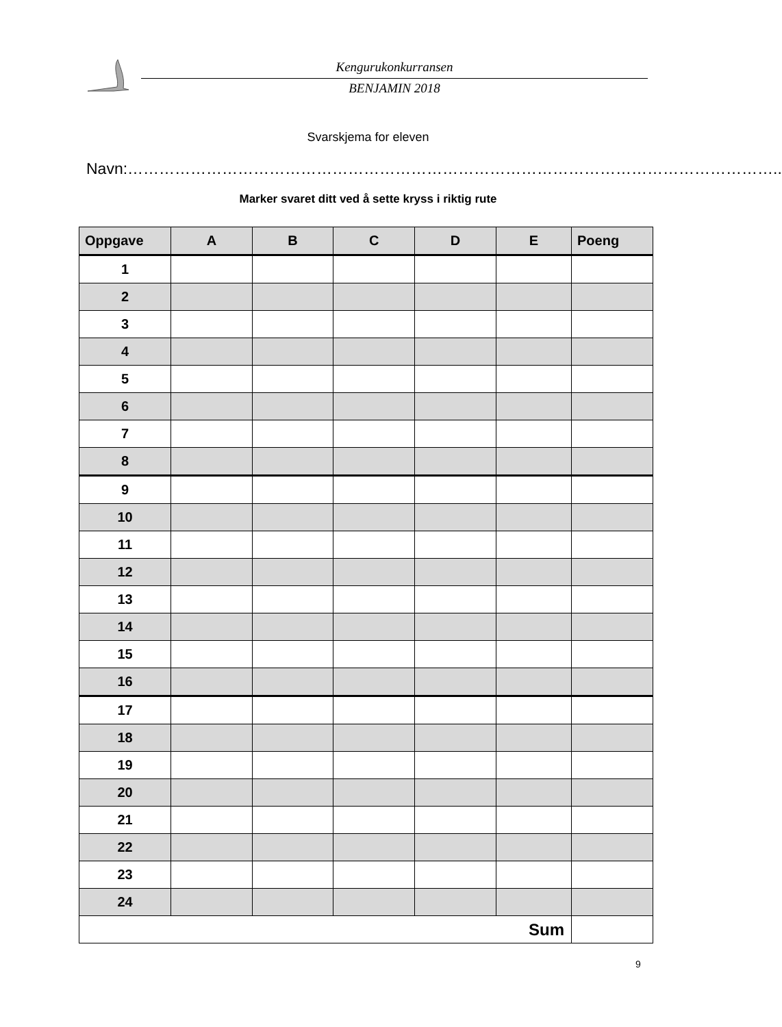Kengurukonkurransen
BENJAMIN 2018
Svarskjema for eleven
Navn:……………………………………………………………………………………………………………..
Marker svaret ditt ved å sette kryss i riktig rute
| Oppgave | A | B | C | D | E | Poeng |
| --- | --- | --- | --- | --- | --- | --- |
| 1 | | | | | | |
| 2 | | | | | | |
| 3 | | | | | | |
| 4 | | | | | | |
| 5 | | | | | | |
| 6 | | | | | | |
| 7 | | | | | | |
| 8 | | | | | | |
| 9 | | | | | | |
| 10 | | | | | | |
| 11 | | | | | | |
| 12 | | | | | | |
| 13 | | | | | | |
| 14 | | | | | | |
| 15 | | | | | | |
| 16 | | | | | | |
| 17 | | | | | | |
| 18 | | | | | | |
| 19 | | | | | | |
| 20 | | | | | | |
| 21 | | | | | | |
| 22 | | | | | | |
| 23 | | | | | | |
| 24 | | | | | | |
| Sum | | | | | | |
9